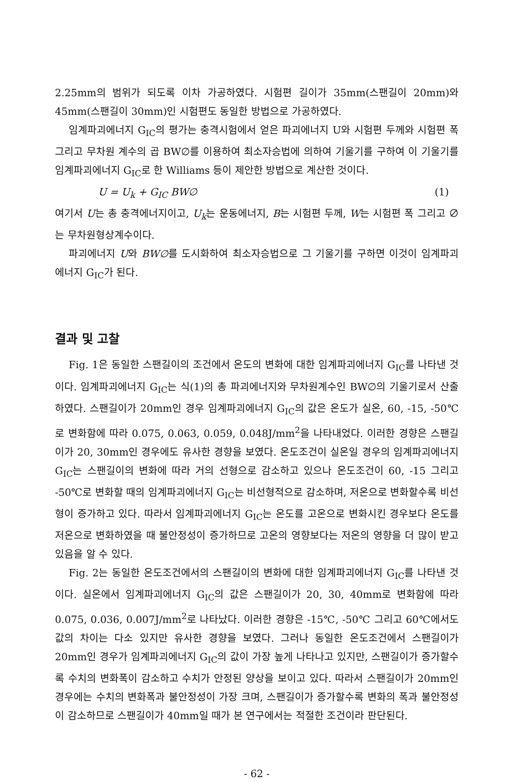2.25mm의 범위가 되도록 이차 가공하였다. 시험편 길이가 35mm(스팬길이 20mm)와 45mm(스팬길이 30mm)인 시험편도 동일한 방법으로 가공하였다.
임계파괴에너지 G<sub>IC</sub>의 평가는 충격시험에서 얻은 파괴에너지 U와 시험편 두께와 시험편 폭 그리고 무차원 계수의 곱 BW∅를 이용하여 최소자승법에 의하여 기울기를 구하여 이 기울기를 임계파괴에너지 G<sub>IC</sub>로 한 Williams 등이 제안한 방법으로 계산한 것이다.
U = U<sub>k</sub> + G<sub>IC</sub> BW∅ (1)
여기서 U는 총 충격에너지이고, U<sub>k</sub>는 운동에너지, B는 시험편 두께, W는 시험편 폭 그리고 ∅는 무차원형상계수이다.
파괴에너지 U와 BW∅를 도시화하여 최소자승법으로 그 기울기를 구하면 이것이 임계파괴에너지 G<sub>IC</sub>가 된다.
결과 및 고찰
Fig. 1은 동일한 스팬길이의 조건에서 온도의 변화에 대한 임계파괴에너지 G<sub>IC</sub>를 나타낸 것이다. 임계파괴에너지 G<sub>IC</sub>는 식(1)의 총 파괴에너지와 무차원계수인 BW∅의 기울기로서 산출하였다. 스팬길이가 20mm인 경우 임계파괴에너지 G<sub>IC</sub>의 값은 온도가 실온, 60, -15, -50℃로 변화함에 따라 0.075, 0.063, 0.059, 0.048J/mm<sup>2</sup>을 나타내었다. 이러한 경향은 스팬길이가 20, 30mm인 경우에도 유사한 경향을 보였다. 온도조건이 실온일 경우의 임계파괴에너지 G<sub>IC</sub>는 스팬길이의 변화에 따라 거의 선형으로 감소하고 있으나 온도조건이 60, -15 그리고 -50℃로 변화할 때의 임계파괴에너지 G<sub>IC</sub>는 비선형적으로 감소하며, 저온으로 변화할수록 비선형이 증가하고 있다. 따라서 임계파괴에너지 G<sub>IC</sub>는 온도를 고온으로 변화시킨 경우보다 온도를 저온으로 변화하였을 때 불안정성이 증가하므로 고온의 영향보다는 저온의 영향을 더 많이 받고 있음을 알 수 있다.
Fig. 2는 동일한 온도조건에서의 스팬길이의 변화에 대한 임계파괴에너지 G<sub>IC</sub>를 나타낸 것이다. 실온에서 임계파괴에너지 G<sub>IC</sub>의 값은 스팬길이가 20, 30, 40mm로 변화함에 따라 0.075, 0.036, 0.007J/mm<sup>2</sup>로 나타났다. 이러한 경향은 -15℃, -50℃ 그리고 60℃에서도 값의 차이는 다소 있지만 유사한 경향을 보였다. 그러나 동일한 온도조건에서 스팬길이가 20mm인 경우가 임계파괴에너지 G<sub>IC</sub>의 값이 가장 높게 나타나고 있지만, 스팬길이가 증가할수록 수치의 변화폭이 감소하고 수치가 안정된 양상을 보이고 있다. 따라서 스팬길이가 20mm인 경우에는 수치의 변화폭과 불안정성이 가장 크며, 스팬길이가 증가할수록 변화의 폭과 불안정성이 감소하므로 스팬길이가 40mm일 때가 본 연구에서는 적절한 조건이라 판단된다.
- 62 -